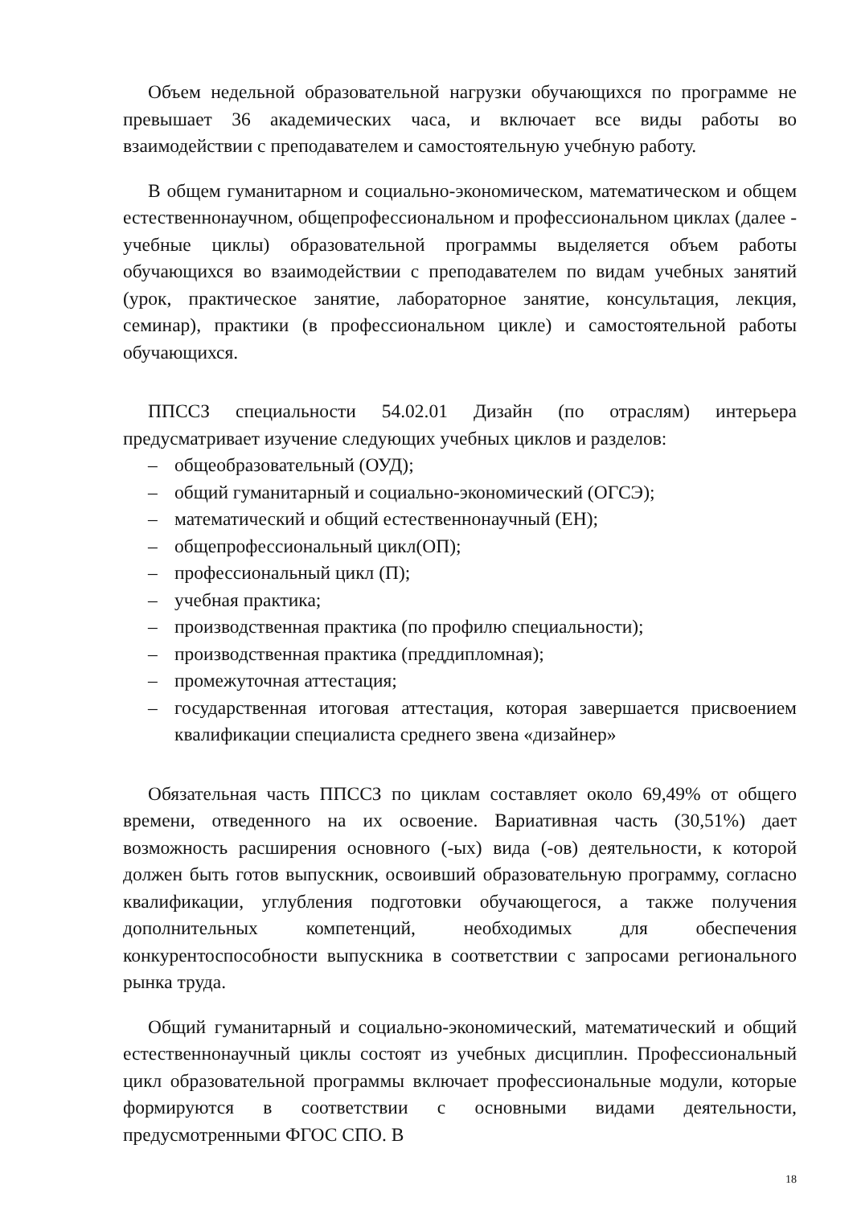Объем недельной образовательной нагрузки обучающихся по программе не превышает 36 академических часа, и включает все виды работы во взаимодействии с преподавателем и самостоятельную учебную работу.
В общем гуманитарном и социально-экономическом, математическом и общем естественнонаучном, общепрофессиональном и профессиональном циклах (далее - учебные циклы) образовательной программы выделяется объем работы обучающихся во взаимодействии с преподавателем по видам учебных занятий (урок, практическое занятие, лабораторное занятие, консультация, лекция, семинар), практики (в профессиональном цикле) и самостоятельной работы обучающихся.
ППССЗ специальности 54.02.01 Дизайн (по отраслям) интерьера предусматривает изучение следующих учебных циклов и разделов:
– общеобразовательный (ОУД);
– общий гуманитарный и социально-экономический (ОГСЭ);
– математический и общий естественнонаучный (ЕН);
– общепрофессиональный цикл(ОП);
– профессиональный цикл (П);
– учебная практика;
– производственная практика (по профилю специальности);
– производственная практика (преддипломная);
– промежуточная аттестация;
– государственная итоговая аттестация, которая завершается присвоением квалификации специалиста среднего звена «дизайнер»
Обязательная часть ППССЗ по циклам составляет около 69,49% от общего времени, отведенного на их освоение. Вариативная часть (30,51%) дает возможность расширения основного (-ых) вида (-ов) деятельности, к которой должен быть готов выпускник, освоивший образовательную программу, согласно квалификации, углубления подготовки обучающегося, а также получения дополнительных компетенций, необходимых для обеспечения конкурентоспособности выпускника в соответствии с запросами регионального рынка труда.
Общий гуманитарный и социально-экономический, математический и общий естественнонаучный циклы состоят из учебных дисциплин. Профессиональный цикл образовательной программы включает профессиональные модули, которые формируются в соответствии с основными видами деятельности, предусмотренными ФГОС СПО. В
18